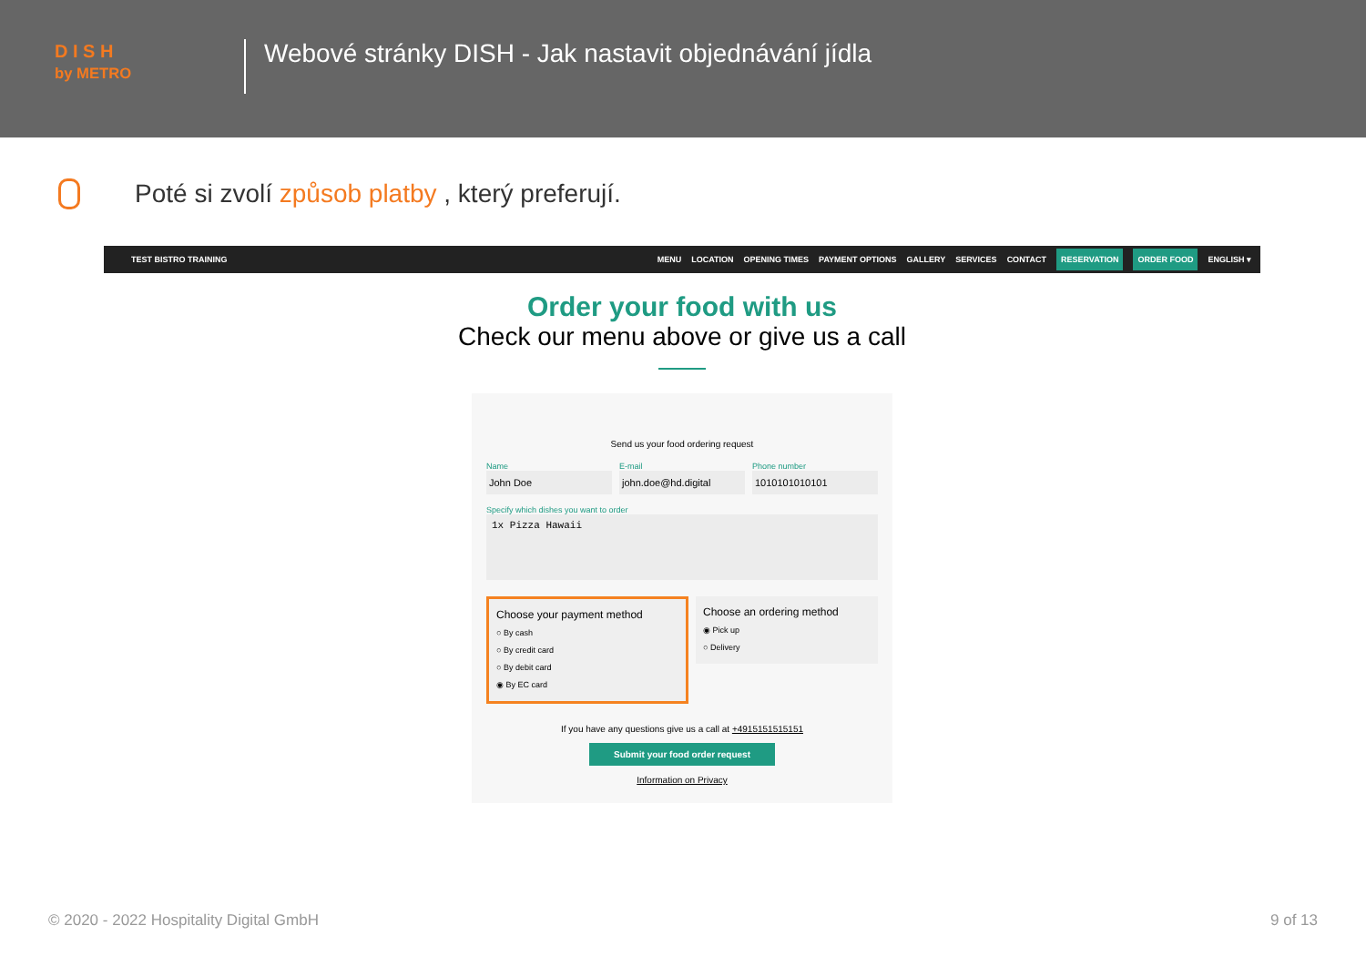D I S H
by METRO
Webové stránky DISH - Jak nastavit objednávání jídla
Poté si zvolí způsob platby , který preferují.
TEST BISTRO TRAINING MENU LOCATION OPENING TIMES PAYMENT OPTIONS GALLERY SERVICES CONTACT RESERVATION ORDER FOOD ENGLISH ▾
Order your food with us
Check our menu above or give us a call
Send us your food ordering request
Name
John Doe
E-mail
john.doe@hd.digital
Phone number
1010101010101
Specify which dishes you want to order
1x Pizza Hawaii
Choose your payment method
○ By cash
○ By credit card
○ By debit card
◉ By EC card
Choose an ordering method
◉ Pick up
○ Delivery
If you have any questions give us a call at +4915151515151
Submit your food order request
Information on Privacy
© 2020 - 2022 Hospitality Digital GmbH 9 of 13